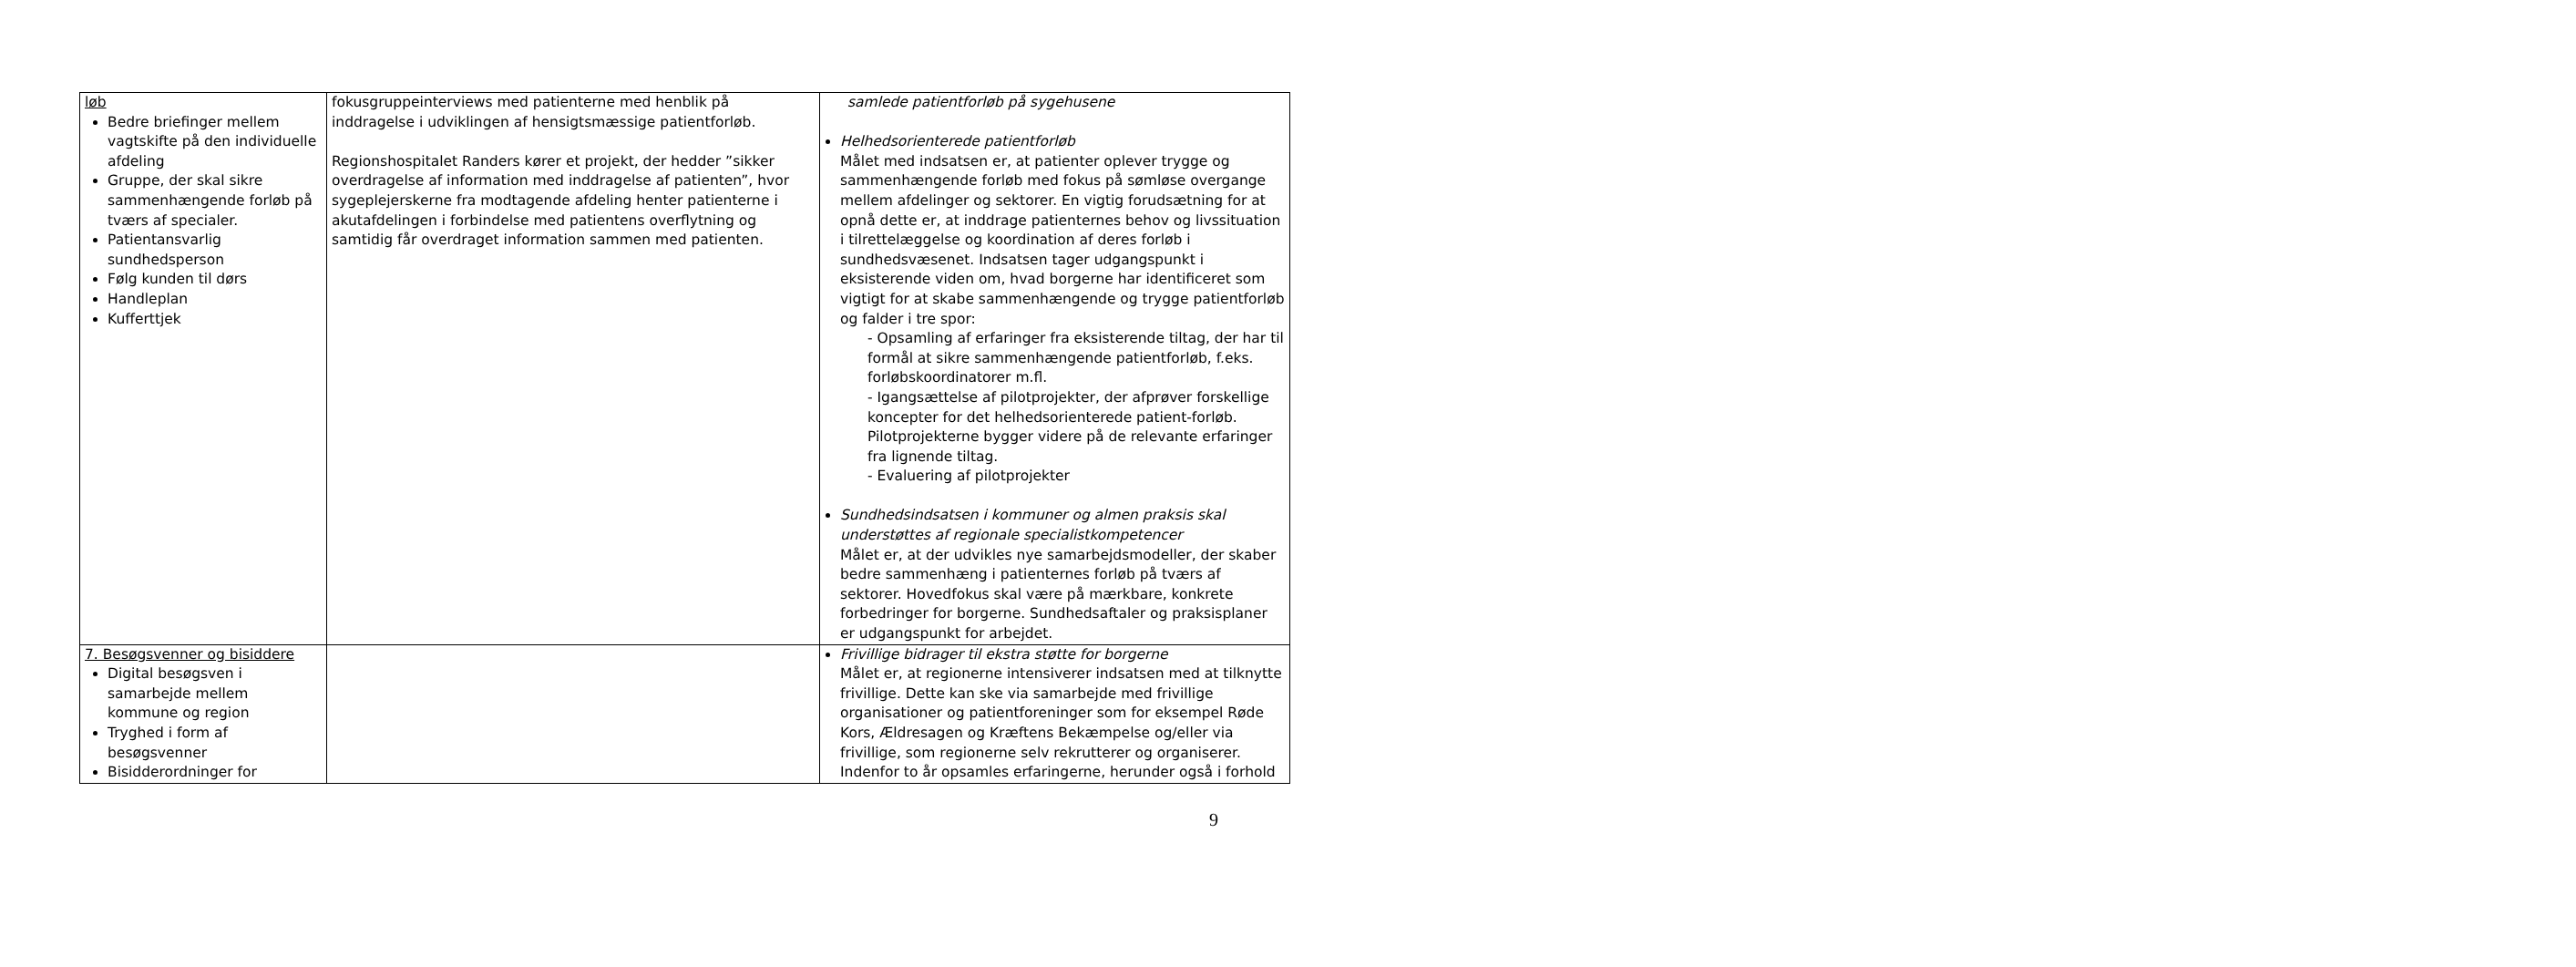| løb Bedre briefinger mellem vagtskifte på den individuelle afdeling Gruppe, der skal sikre sammenhængende forløb på tværs af specialer. Patientansvarlig sundhedsperson Følg kunden til dørs Handleplan Kufferttjek | fokusgruppeinterviews med patienterne med henblik på inddragelse i udviklingen af hensigtsmæssige patientforløb. Regionshospitalet Randers kører et projekt, der hedder ”sikker overdragelse af information med inddragelse af patienten”, hvor sygeplejerskerne fra modtagende afdeling henter patienterne i akutafdelingen i forbindelse med patientens overflytning og samtidig får overdraget information sammen med patienten. | samlede patientforløb på sygehusene Helhedsorienterede patientforløb Målet med indsatsen er, at patienter oplever trygge og sammenhængende forløb med fokus på sømløse overgange mellem afdelinger og sektorer. En vigtig forudsætning for at opnå dette er, at inddrage patienternes behov og livssituation i tilrettelæggelse og koordination af deres forløb i sundhedsvæsenet. Indsatsen tager udgangspunkt i eksisterende viden om, hvad borgerne har identificeret som vigtigt for at skabe sammenhængende og trygge patientforløb og falder i tre spor: - Opsamling af erfaringer fra eksisterende tiltag, der har til formål at sikre sammenhængende patientforløb, f.eks. forløbskoordinatorer m.fl. - Igangsættelse af pilotprojekter, der afprøver forskellige koncepter for det helhedsorienterede patient-forløb. Pilotprojekterne bygger videre på de relevante erfaringer fra lignende tiltag. - Evaluering af pilotprojekter Sundhedsindsatsen i kommuner og almen praksis skal understøttes af regionale specialistkompetencer Målet er, at der udvikles nye samarbejdsmodeller, der skaber bedre sammenhæng i patienternes forløb på tværs af sektorer. Hovedfokus skal være på mærkbare, konkrete forbedringer for borgerne. Sundhedsaftaler og praksisplaner er udgangspunkt for arbejdet. |
| 7. Besøgsvenner og bisiddere Digital besøgsven i samarbejde mellem kommune og region Tryghed i form af besøgsvenner Bisidderordninger for | | Frivillige bidrager til ekstra støtte for borgerne Målet er, at regionerne intensiverer indsatsen med at tilknytte frivillige. Dette kan ske via samarbejde med frivillige organisationer og patientforeninger som for eksempel Røde Kors, Ældresagen og Kræftens Bekæmpelse og/eller via frivillige, som regionerne selv rekrutterer og organiserer. Indenfor to år opsamles erfaringerne, herunder også i forhold |
9